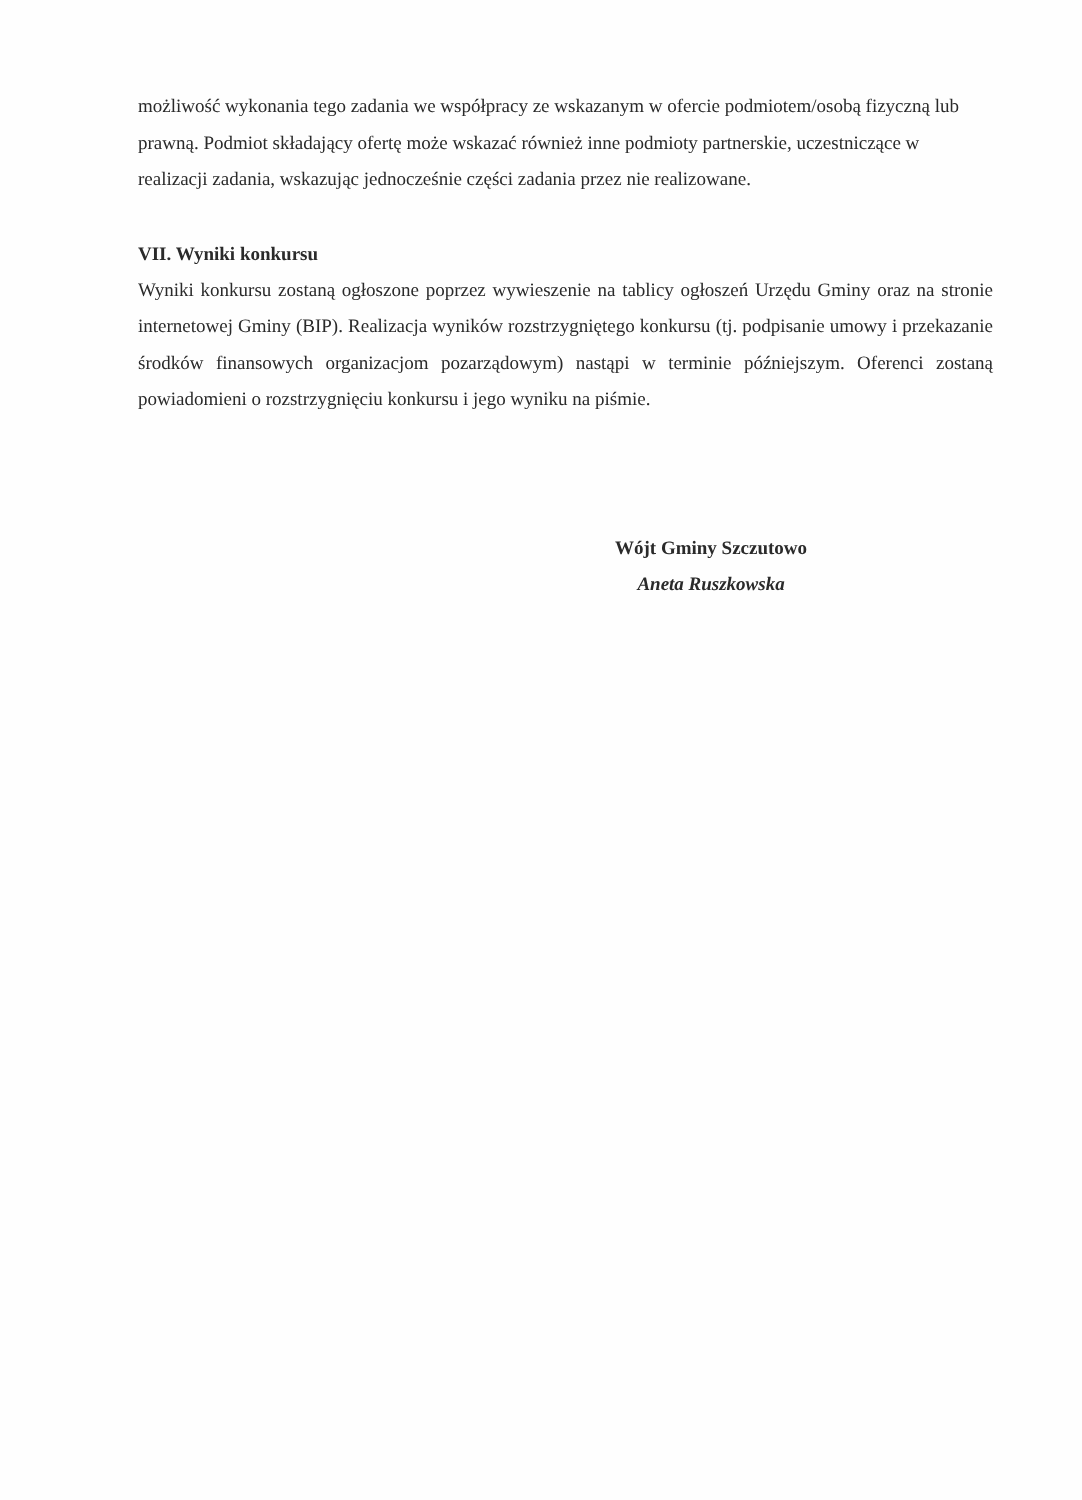możliwość wykonania tego zadania we współpracy ze wskazanym w ofercie podmiotem/osobą fizyczną lub prawną. Podmiot składający ofertę może wskazać również inne podmioty partnerskie, uczestniczące w realizacji zadania, wskazując jednocześnie części zadania przez nie realizowane.
VII. Wyniki konkursu
Wyniki konkursu zostaną ogłoszone poprzez wywieszenie na tablicy ogłoszeń Urzędu Gminy oraz na stronie internetowej Gminy (BIP). Realizacja wyników rozstrzygniętego konkursu (tj. podpisanie umowy i przekazanie środków finansowych organizacjom pozarządowym) nastąpi w terminie późniejszym. Oferenci zostaną powiadomieni o rozstrzygnięciu konkursu i jego wyniku na piśmie.
Wójt Gminy Szczutowo
Aneta Ruszkowska